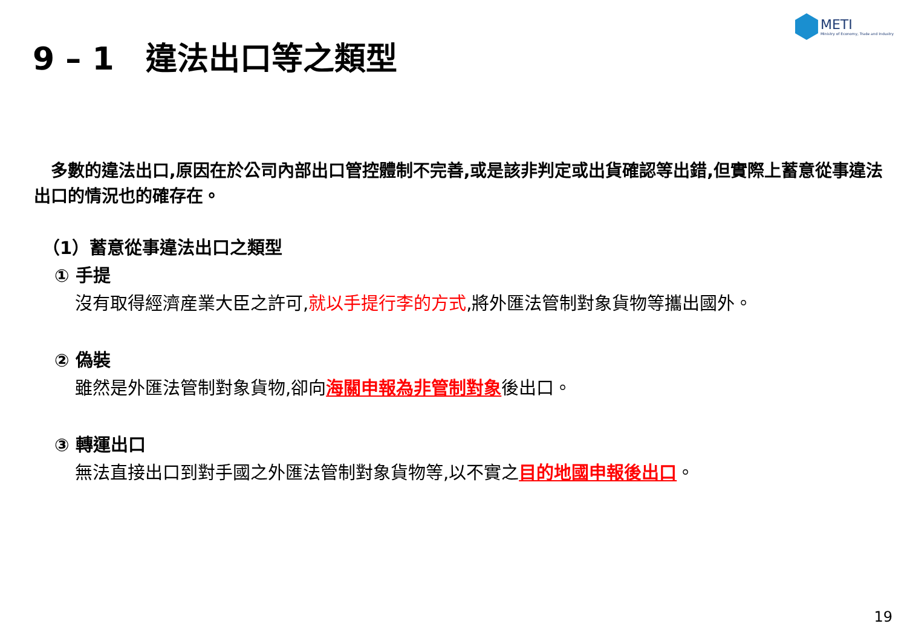METI
Ministry of Economy, Trade and Industry
9 – 1　違法出口等之類型
　多數的違法出口,原因在於公司內部出口管控體制不完善,或是該非判定或出貨確認等出錯,但實際上蓄意從事違法出口的情況也的確存在。
（1）蓄意從事違法出口之類型
① 手提
沒有取得經濟産業大臣之許可,就以手提行李的方式,將外匯法管制對象貨物等攜出國外。
② 偽裝
雖然是外匯法管制對象貨物,卻向海關申報為非管制對象後出口。
③ 轉運出口
無法直接出口到對手國之外匯法管制對象貨物等,以不實之目的地國申報後出口。
19